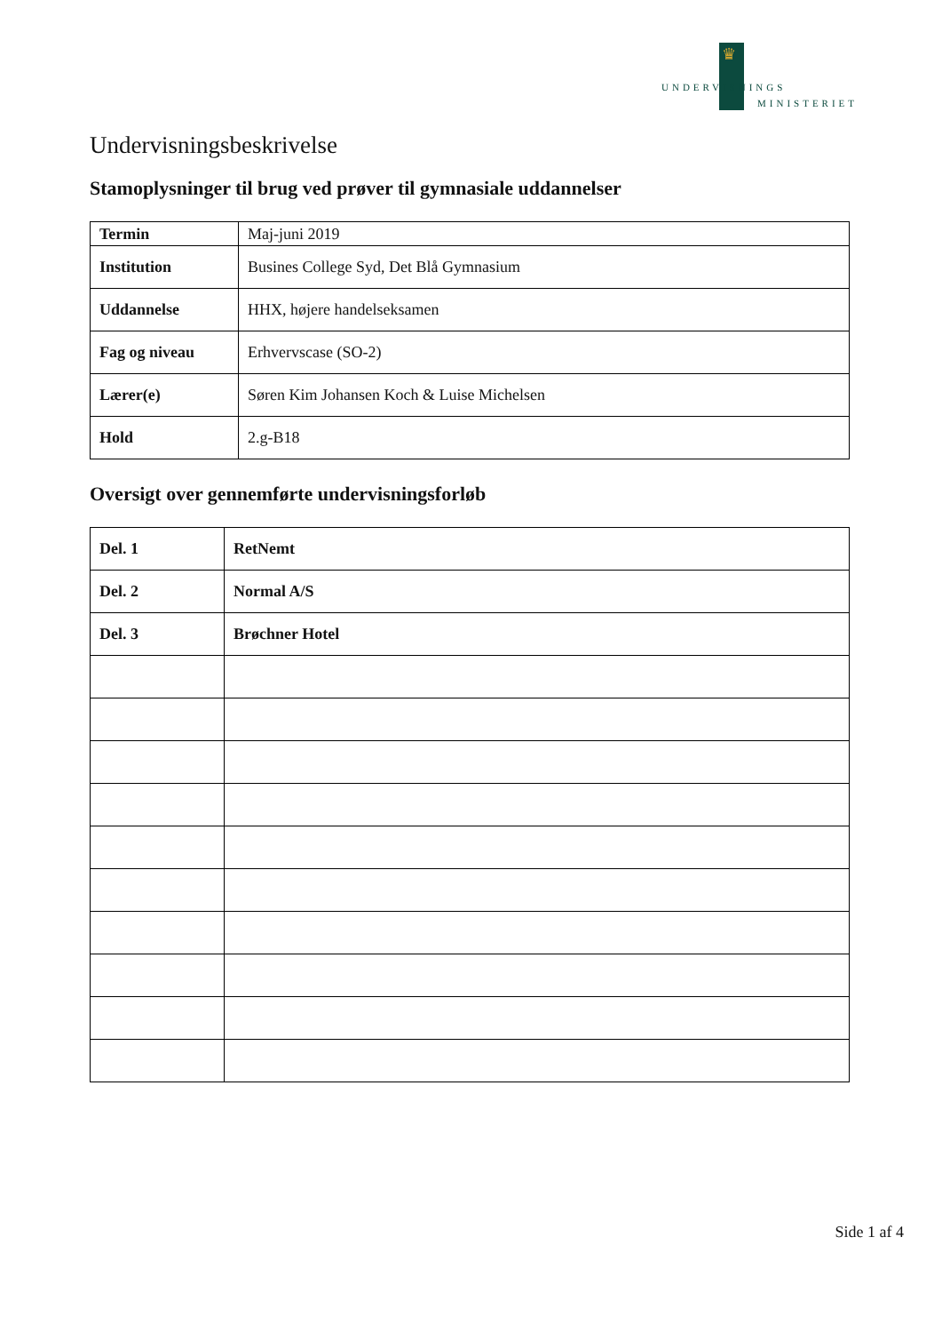♛
UNDERVISNINGS
MINISTERIET
Undervisningsbeskrivelse
Stamoplysninger til brug ved prøver til gymnasiale uddannelser
| Termin | Maj-juni 2019 |
| Institution | Busines College Syd, Det Blå Gymnasium |
| Uddannelse | HHX, højere handelseksamen |
| Fag og niveau | Erhvervscase (SO-2) |
| Lærer(e) | Søren Kim Johansen Koch & Luise Michelsen |
| Hold | 2.g-B18 |
Oversigt over gennemførte undervisningsforløb
| Del. 1 | RetNemt |
| Del. 2 | Normal A/S |
| Del. 3 | Brøchner Hotel |
Side 1 af 4